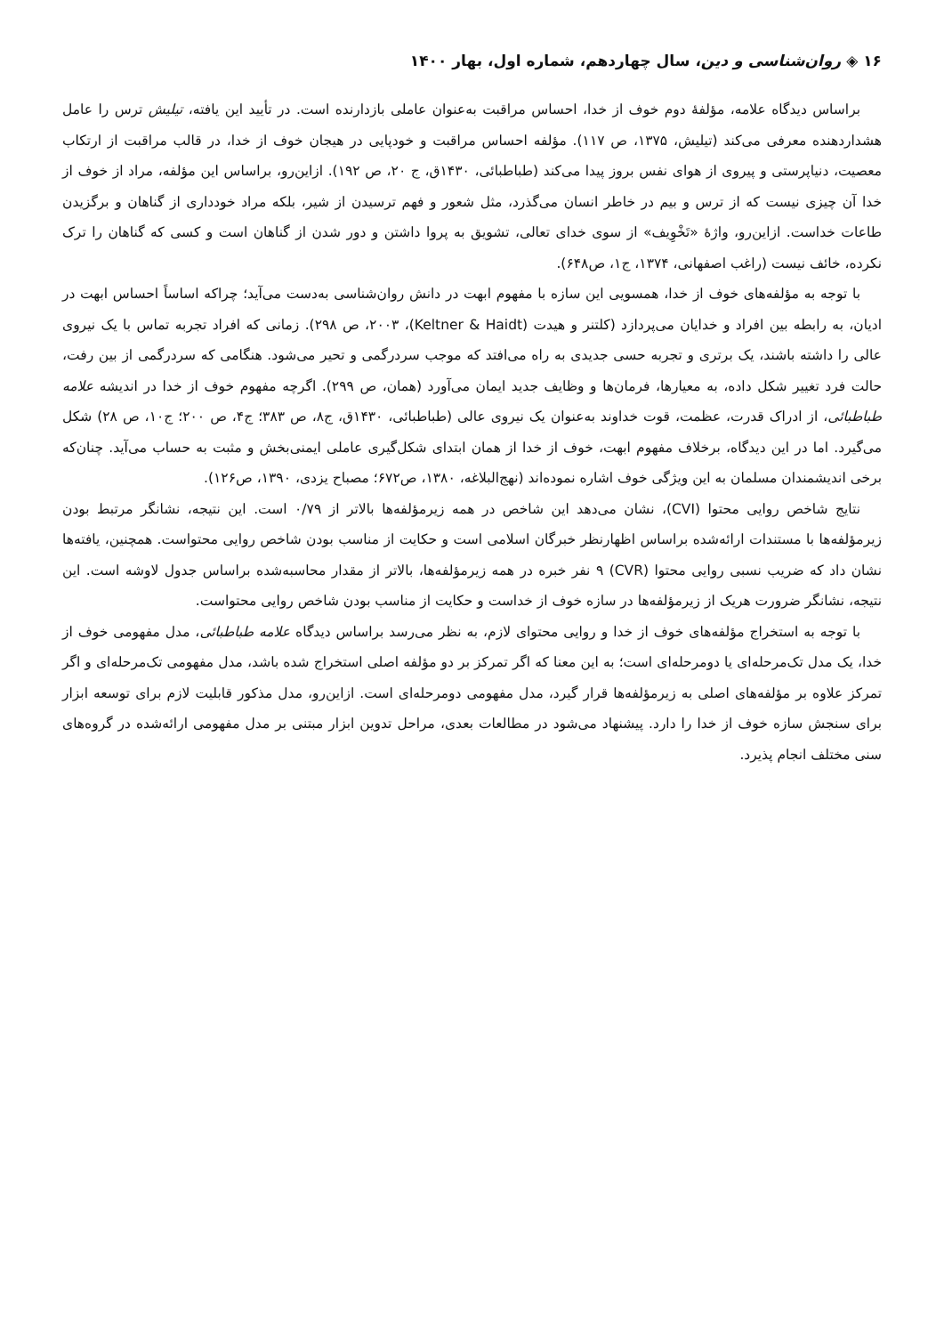۱۶ ◈ روان‌شناسی و دین، سال چهاردهم، شماره اول، بهار ۱۴۰۰
براساس دیدگاه علامه، مؤلفۀ دوم خوف از خدا، احساس مراقبت به‌عنوان عاملی بازدارنده است. در تأیید این یافته، تیلیش ترس را عامل هشداردهنده معرفی می‌کند (تیلیش، ۱۳۷۵، ص ۱۱۷). مؤلفه احساس مراقبت و خودپایی در هیجان خوف از خدا، در قالب مراقبت از ارتکاب معصیت، دنیاپرستی و پیروی از هوای نفس بروز پیدا می‌کند (طباطبائی، ۱۴۳۰ق، ج ۲۰، ص ۱۹۲). ازاین‌رو، براساس این مؤلفه، مراد از خوف از خدا آن چیزی نیست که از ترس و بیم در خاطر انسان می‌گذرد، مثل شعور و فهم ترسیدن از شیر، بلکه مراد خودداری از گناهان و برگزیدن طاعات خداست. ازاین‌رو، واژۀ «تَخْوِیف» از سوی خدای تعالی، تشویق به پروا داشتن و دور شدن از گناهان است و کسی که گناهان را ترک نکرده، خائف نیست (راغب اصفهانی، ۱۳۷۴، ج۱، ص۶۴۸).
با توجه به مؤلفه‌های خوف از خدا، همسویی این سازه با مفهوم ابهت در دانش روان‌شناسی به‌دست می‌آید؛ چراکه اساساً احساس ابهت در ادیان، به رابطه بین افراد و خدایان می‌پردازد (کلتنر و هیدت (Keltner & Haidt)، ۲۰۰۳، ص ۲۹۸). زمانی که افراد تجربه تماس با یک نیروی عالی را داشته باشند، یک برتری و تجربه حسی جدیدی به راه می‌افتد که موجب سردرگمی و تحیر می‌شود. هنگامی که سردرگمی از بین رفت، حالت فرد تغییر شکل داده، به معیارها، فرمان‌ها و وظایف جدید ایمان می‌آورد (همان، ص ۲۹۹). اگرچه مفهوم خوف از خدا در اندیشه علامه طباطبائی، از ادراک قدرت، عظمت، قوت خداوند به‌عنوان یک نیروی عالی (طباطبائی، ۱۴۳۰ق، ج۸، ص ۳۸۳؛ ج۴، ص ۲۰۰؛ ج۱۰، ص ۲۸) شکل می‌گیرد. اما در این دیدگاه، برخلاف مفهوم ابهت، خوف از خدا از همان ابتدای شکل‌گیری عاملی ایمنی‌بخش و مثبت به حساب می‌آید. چنان‌که برخی اندیشمندان مسلمان به این ویژگی خوف اشاره نموده‌اند (نهج‌البلاغه، ۱۳۸۰، ص۶۷۲؛ مصباح یزدی، ۱۳۹۰، ص۱۲۶).
نتایج شاخص روایی محتوا (CVI)، نشان می‌دهد این شاخص در همه زیرمؤلفه‌ها بالاتر از ۰/۷۹ است. این نتیجه، نشانگر مرتبط بودن زیرمؤلفه‌ها با مستندات ارائه‌شده براساس اظهارنظر خبرگان اسلامی است و حکایت از مناسب بودن شاخص روایی محتواست. همچنین، یافته‌ها نشان داد که ضریب نسبی روایی محتوا (CVR) ۹ نفر خبره در همه زیرمؤلفه‌ها، بالاتر از مقدار محاسبه‌شده براساس جدول لاوشه است. این نتیجه، نشانگر ضرورت هریک از زیرمؤلفه‌ها در سازه خوف از خداست و حکایت از مناسب بودن شاخص روایی محتواست.
با توجه به استخراج مؤلفه‌های خوف از خدا و روایی محتوای لازم، به نظر می‌رسد براساس دیدگاه علامه طباطبائی، مدل مفهومی خوف از خدا، یک مدل تک‌مرحله‌ای یا دومرحله‌ای است؛ به این معنا که اگر تمرکز بر دو مؤلفه اصلی استخراج شده باشد، مدل مفهومی تک‌مرحله‌ای و اگر تمرکز علاوه بر مؤلفه‌های اصلی به زیرمؤلفه‌ها قرار گیرد، مدل مفهومی دومرحله‌ای است. ازاین‌رو، مدل مذکور قابلیت لازم برای توسعه ابزار برای سنجش سازه خوف از خدا را دارد. پیشنهاد می‌شود در مطالعات بعدی، مراحل تدوین ابزار مبتنی بر مدل مفهومی ارائه‌شده در گروه‌های سنی مختلف انجام پذیرد.